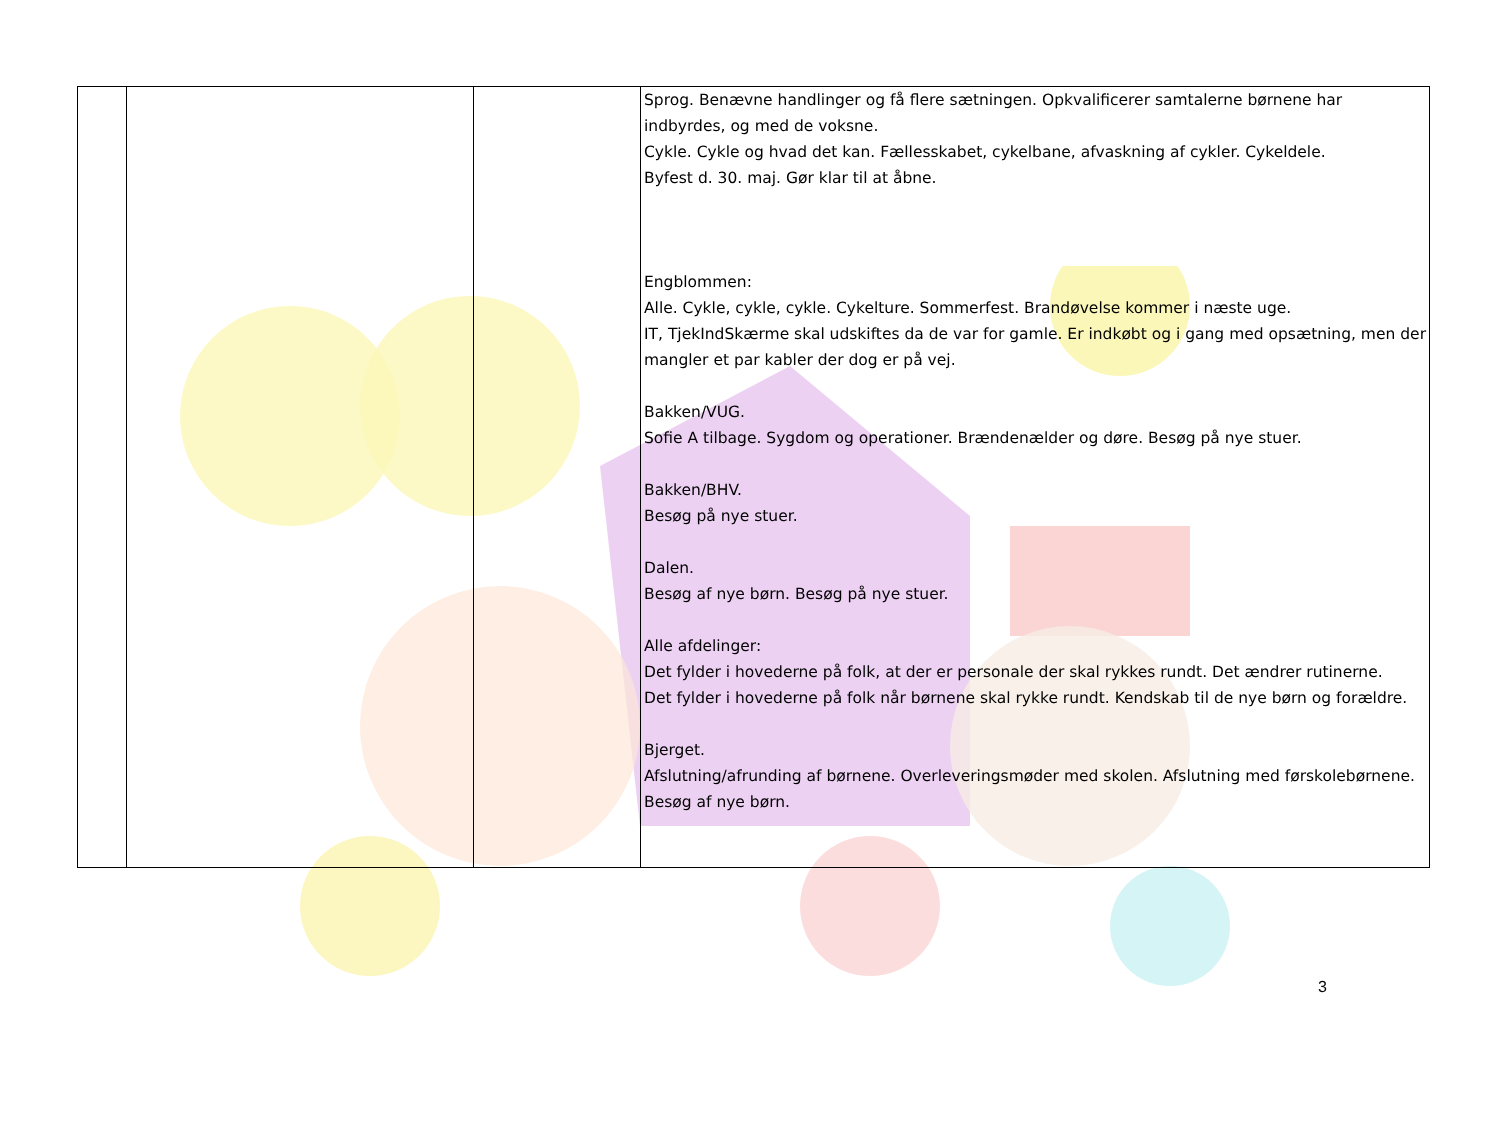| | | | Sprog. Benævne handlinger og få flere sætningen. Opkvalificerer samtalerne børnene har indbyrdes, og med de voksne. Cykle. Cykle og hvad det kan. Fællesskabet, cykelbane, afvaskning af cykler. Cykeldele. Byfest d. 30. maj. Gør klar til at åbne. Engblommen: Alle. Cykle, cykle, cykle. Cykelture. Sommerfest. Brandøvelse kommer i næste uge. IT, TjekIndSkærme skal udskiftes da de var for gamle. Er indkøbt og i gang med opsætning, men der mangler et par kabler der dog er på vej. Bakken/VUG. Sofie A tilbage. Sygdom og operationer. Brændenælder og døre. Besøg på nye stuer. Bakken/BHV. Besøg på nye stuer. Dalen. Besøg af nye børn. Besøg på nye stuer. Alle afdelinger: Det fylder i hovederne på folk, at der er personale der skal rykkes rundt. Det ændrer rutinerne. Det fylder i hovederne på folk når børnene skal rykke rundt. Kendskab til de nye børn og forældre. Bjerget. Afslutning/afrunding af børnene. Overleveringsmøder med skolen. Afslutning med førskolebørnene. Besøg af nye børn. |
3